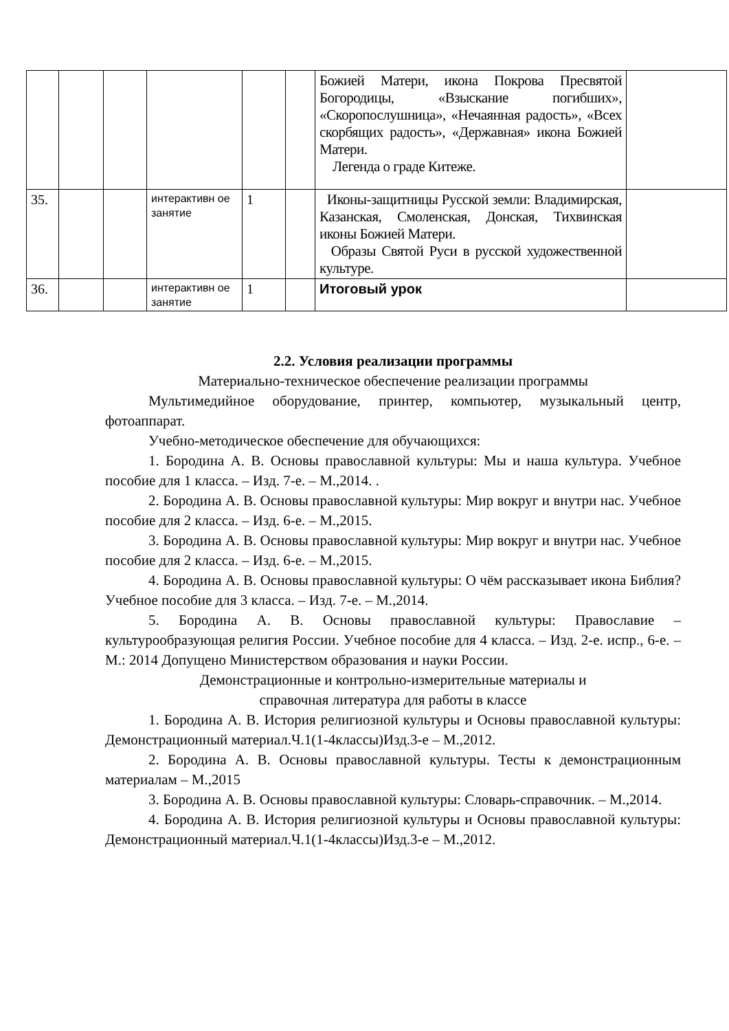| | | | | | | Божией Матери, икона Покрова Пресвятой Богородицы, «Взыскание погибших», «Скоропослушница», «Нечаянная радость», «Всех скорбящих радость», «Державная» икона Божией Матери. Легенда о граде Китеже. | |
| 35. | | | интерактивн ое занятие | 1 | | Иконы-защитницы Русской земли: Владимирская, Казанская, Смоленская, Донская, Тихвинская иконы Божией Матери. Образы Святой Руси в русской художественной культуре. | |
| 36. | | | интерактивн ое занятие | 1 | | Итоговый урок | |
2.2. Условия реализации программы
Материально-техническое обеспечение реализации программы
Мультимедийное оборудование, принтер, компьютер, музыкальный центр, фотоаппарат.
Учебно-методическое обеспечение для обучающихся:
1. Бородина А. В. Основы православной культуры: Мы и наша культура. Учебное пособие для 1 класса. – Изд. 7-е. – М.,2014. .
2. Бородина А. В. Основы православной культуры: Мир вокруг и внутри нас. Учебное пособие для 2 класса. – Изд. 6-е. – М.,2015.
3. Бородина А. В. Основы православной культуры: Мир вокруг и внутри нас. Учебное пособие для 2 класса. – Изд. 6-е. – М.,2015.
4. Бородина А. В. Основы православной культуры: О чём рассказывает икона Библия? Учебное пособие для 3 класса. – Изд. 7-е. – М.,2014.
5. Бородина А. В. Основы православной культуры: Православие – культурообразующая религия России. Учебное пособие для 4 класса. – Изд. 2-е. испр., 6-е. – М.: 2014 Допущено Министерством образования и науки России.
Демонстрационные и контрольно-измерительные материалы и
справочная литература для работы в классе
1. Бородина А. В. История религиозной культуры и Основы православной культуры: Демонстрационный материал.Ч.1(1-4классы)Изд.3-е – М.,2012.
2. Бородина А. В. Основы православной культуры. Тесты к демонстрационным материалам – М.,2015
3. Бородина А. В. Основы православной культуры: Словарь-справочник. – М.,2014.
4. Бородина А. В. История религиозной культуры и Основы православной культуры: Демонстрационный материал.Ч.1(1-4классы)Изд.3-е – М.,2012.